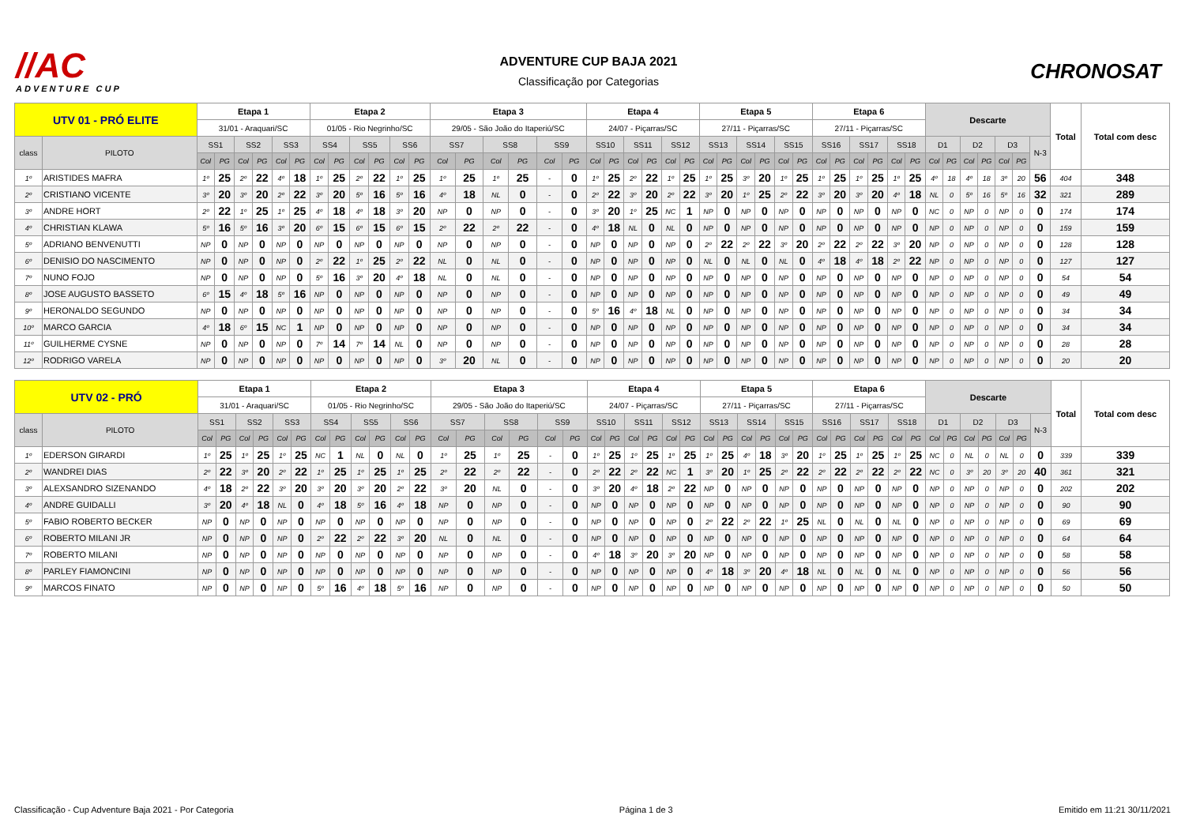//AC
ADVENTURE CUP
ADVENTURE CUP BAJA 2021
Classificação por Categorias
CHRONOSAT
| UTV 01 - PRÓ ELITE | | Etapa 1 | | | | | | Etapa 2 | | | | | | Etapa 3 | | | | | | Etapa 4 | | | | | | Etapa 5 | | | | | | Etapa 6 | | | | | | Descarte | | | | | | | Total | Total com desc |
| --- | --- | --- | --- | --- | --- | --- | --- | --- | --- | --- | --- | --- | --- | --- | --- | --- | --- | --- | --- | --- | --- | --- | --- | --- | --- | --- | --- | --- | --- | --- | --- | --- | --- | --- | --- | --- | --- | --- | --- | --- | --- | --- | --- | --- | --- | --- |
| | | 31/01 - Araquari/SC | | | | | | 01/05 - Rio Negrinho/SC | | | | | | 29/05 - São João do Itaperiú/SC | | | | | | 24/07 - Piçarras/SC | | | | | | 27/11 - Piçarras/SC | | | | | | 27/11 - Piçarras/SC | | | | | | | | | | | | | | |
| class | PILOTO | SS1 | | SS2 | | SS3 | | SS4 | | SS5 | | SS6 | | SS7 | | SS8 | | SS9 | | SS10 | | SS11 | | SS12 | | SS13 | | SS14 | | SS15 | | SS16 | | SS17 | | SS18 | | D1 | | D2 | | D3 | | N-3 | | |
| | | Col | PG | Col | PG | Col | PG | Col | PG | Col | PG | Col | PG | Col | PG | Col | PG | Col | PG | Col | PG | Col | PG | Col | PG | Col | PG | Col | PG | Col | PG | Col | PG | Col | PG | Col | PG | Col | PG | Col | PG | Col | PG | | | |
| 1º | ARISTIDES MAFRA | 1º | 25 | 2º | 22 | 4º | 18 | 1º | 25 | 2º | 22 | 1º | 25 | 1º | 25 | 1º | 25 | - | 0 | 1º | 25 | 2º | 22 | 1º | 25 | 1º | 25 | 3º | 20 | 1º | 25 | 1º | 25 | 1º | 25 | 1º | 25 | 4º | 18 | 4º | 18 | 3º | 20 | 56 | 404 | 348 |
| 2º | CRISTIANO VICENTE | 3º | 20 | 3º | 20 | 2º | 22 | 3º | 20 | 5º | 16 | 5º | 16 | 4º | 18 | NL | 0 | - | 0 | 2º | 22 | 3º | 20 | 2º | 22 | 3º | 20 | 1º | 25 | 2º | 22 | 3º | 20 | 3º | 20 | 4º | 18 | NL | 0 | 5º | 16 | 5º | 16 | 32 | 321 | 289 |
| 3º | ANDRE HORT | 2º | 22 | 1º | 25 | 1º | 25 | 4º | 18 | 4º | 18 | 3º | 20 | NP | 0 | NP | 0 | - | 0 | 3º | 20 | 1º | 25 | NC | 1 | NP | 0 | NP | 0 | NP | 0 | NP | 0 | NP | 0 | NP | 0 | NC | 0 | NP | 0 | NP | 0 | 0 | 174 | 174 |
| 4º | CHRISTIAN KLAWA | 5º | 16 | 5º | 16 | 3º | 20 | 6º | 15 | 6º | 15 | 6º | 15 | 2º | 22 | 2º | 22 | - | 0 | 4º | 18 | NL | 0 | NL | 0 | NP | 0 | NP | 0 | NP | 0 | NP | 0 | NP | 0 | NP | 0 | NP | 0 | NP | 0 | NP | 0 | 0 | 159 | 159 |
| 5º | ADRIANO BENVENUTTI | NP | 0 | NP | 0 | NP | 0 | NP | 0 | NP | 0 | NP | 0 | NP | 0 | NP | 0 | - | 0 | NP | 0 | NP | 0 | NP | 0 | 2º | 22 | 2º | 22 | 3º | 20 | 2º | 22 | 2º | 22 | 3º | 20 | NP | 0 | NP | 0 | NP | 0 | 0 | 128 | 128 |
| 6º | DENISIO DO NASCIMENTO | NP | 0 | NP | 0 | NP | 0 | 2º | 22 | 1º | 25 | 2º | 22 | NL | 0 | NL | 0 | - | 0 | NP | 0 | NP | 0 | NP | 0 | NL | 0 | NL | 0 | NL | 0 | 4º | 18 | 4º | 18 | 2º | 22 | NP | 0 | NP | 0 | NP | 0 | 0 | 127 | 127 |
| 7º | NUNO FOJO | NP | 0 | NP | 0 | NP | 0 | 5º | 16 | 3º | 20 | 4º | 18 | NL | 0 | NL | 0 | - | 0 | NP | 0 | NP | 0 | NP | 0 | NP | 0 | NP | 0 | NP | 0 | NP | 0 | NP | 0 | NP | 0 | NP | 0 | NP | 0 | NP | 0 | 0 | 54 | 54 |
| 8º | JOSE AUGUSTO BASSETO | 6º | 15 | 4º | 18 | 5º | 16 | NP | 0 | NP | 0 | NP | 0 | NP | 0 | NP | 0 | - | 0 | NP | 0 | NP | 0 | NP | 0 | NP | 0 | NP | 0 | NP | 0 | NP | 0 | NP | 0 | NP | 0 | NP | 0 | NP | 0 | NP | 0 | 0 | 49 | 49 |
| 9º | HERONALDO SEGUNDO | NP | 0 | NP | 0 | NP | 0 | NP | 0 | NP | 0 | NP | 0 | NP | 0 | NP | 0 | - | 0 | 5º | 16 | 4º | 18 | NL | 0 | NP | 0 | NP | 0 | NP | 0 | NP | 0 | NP | 0 | NP | 0 | NP | 0 | NP | 0 | NP | 0 | 0 | 34 | 34 |
| 10º | MARCO GARCIA | 4º | 18 | 6º | 15 | NC | 1 | NP | 0 | NP | 0 | NP | 0 | NP | 0 | NP | 0 | - | 0 | NP | 0 | NP | 0 | NP | 0 | NP | 0 | NP | 0 | NP | 0 | NP | 0 | NP | 0 | NP | 0 | NP | 0 | NP | 0 | NP | 0 | 0 | 34 | 34 |
| 11º | GUILHERME CYSNE | NP | 0 | NP | 0 | NP | 0 | 7º | 14 | 7º | 14 | NL | 0 | NP | 0 | NP | 0 | - | 0 | NP | 0 | NP | 0 | NP | 0 | NP | 0 | NP | 0 | NP | 0 | NP | 0 | NP | 0 | NP | 0 | NP | 0 | NP | 0 | NP | 0 | 0 | 28 | 28 |
| 12º | RODRIGO VARELA | NP | 0 | NP | 0 | NP | 0 | NP | 0 | NP | 0 | NP | 0 | 3º | 20 | NL | 0 | - | 0 | NP | 0 | NP | 0 | NP | 0 | NP | 0 | NP | 0 | NP | 0 | NP | 0 | NP | 0 | NP | 0 | NP | 0 | NP | 0 | NP | 0 | 0 | 20 | 20 |
| UTV 02 - PRÓ | | Etapa 1 | | | | | | Etapa 2 | | | | | | Etapa 3 | | | | | | Etapa 4 | | | | | | Etapa 5 | | | | | | Etapa 6 | | | | | | Descarte | | | | | | | Total | Total com desc |
| --- | --- | --- | --- | --- | --- | --- | --- | --- | --- | --- | --- | --- | --- | --- | --- | --- | --- | --- | --- | --- | --- | --- | --- | --- | --- | --- | --- | --- | --- | --- | --- | --- | --- | --- | --- | --- | --- | --- | --- | --- | --- | --- | --- | --- | --- | --- |
| | | 31/01 - Araquari/SC | | | | | | 01/05 - Rio Negrinho/SC | | | | | | 29/05 - São João do Itaperiú/SC | | | | | | 24/07 - Piçarras/SC | | | | | | 27/11 - Piçarras/SC | | | | | | 27/11 - Piçarras/SC | | | | | | | | | | | | | | |
| class | PILOTO | SS1 | | SS2 | | SS3 | | SS4 | | SS5 | | SS6 | | SS7 | | SS8 | | SS9 | | SS10 | | SS11 | | SS12 | | SS13 | | SS14 | | SS15 | | SS16 | | SS17 | | SS18 | | D1 | | D2 | | D3 | | N-3 | | |
| | | Col | PG | Col | PG | Col | PG | Col | PG | Col | PG | Col | PG | Col | PG | Col | PG | Col | PG | Col | PG | Col | PG | Col | PG | Col | PG | Col | PG | Col | PG | Col | PG | Col | PG | Col | PG | Col | PG | Col | PG | Col | PG | | | |
| 1º | EDERSON GIRARDI | 1º | 25 | 1º | 25 | 1º | 25 | NC | 1 | NL | 0 | NL | 0 | 1º | 25 | 1º | 25 | - | 0 | 1º | 25 | 1º | 25 | 1º | 25 | 1º | 25 | 4º | 18 | 3º | 20 | 1º | 25 | 1º | 25 | 1º | 25 | NC | 0 | NL | 0 | NL | 0 | 0 | 339 | 339 |
| 2º | WANDREI DIAS | 2º | 22 | 3º | 20 | 2º | 22 | 1º | 25 | 1º | 25 | 1º | 25 | 2º | 22 | 2º | 22 | - | 0 | 2º | 22 | 2º | 22 | NC | 1 | 3º | 20 | 1º | 25 | 2º | 22 | 2º | 22 | 2º | 22 | 2º | 22 | NC | 0 | 3º | 20 | 3º | 20 | 40 | 361 | 321 |
| 3º | ALEXSANDRO SIZENANDO | 4º | 18 | 2º | 22 | 3º | 20 | 3º | 20 | 3º | 20 | 2º | 22 | 3º | 20 | NL | 0 | - | 0 | 3º | 20 | 4º | 18 | 2º | 22 | NP | 0 | NP | 0 | NP | 0 | NP | 0 | NP | 0 | NP | 0 | NP | 0 | NP | 0 | NP | 0 | 0 | 202 | 202 |
| 4º | ANDRE GUIDALLI | 3º | 20 | 4º | 18 | NL | 0 | 4º | 18 | 5º | 16 | 4º | 18 | NP | 0 | NP | 0 | - | 0 | NP | 0 | NP | 0 | NP | 0 | NP | 0 | NP | 0 | NP | 0 | NP | 0 | NP | 0 | NP | 0 | NP | 0 | NP | 0 | NP | 0 | 0 | 90 | 90 |
| 5º | FABIO ROBERTO BECKER | NP | 0 | NP | 0 | NP | 0 | NP | 0 | NP | 0 | NP | 0 | NP | 0 | NP | 0 | - | 0 | NP | 0 | NP | 0 | NP | 0 | 2º | 22 | 2º | 22 | 1º | 25 | NL | 0 | NL | 0 | NL | 0 | NP | 0 | NP | 0 | NP | 0 | 0 | 69 | 69 |
| 6º | ROBERTO MILANI JR | NP | 0 | NP | 0 | NP | 0 | 2º | 22 | 2º | 22 | 3º | 20 | NL | 0 | NL | 0 | - | 0 | NP | 0 | NP | 0 | NP | 0 | NP | 0 | NP | 0 | NP | 0 | NP | 0 | NP | 0 | NP | 0 | NP | 0 | NP | 0 | NP | 0 | 0 | 64 | 64 |
| 7º | ROBERTO MILANI | NP | 0 | NP | 0 | NP | 0 | NP | 0 | NP | 0 | NP | 0 | NP | 0 | NP | 0 | - | 0 | 4º | 18 | 3º | 20 | 3º | 20 | NP | 0 | NP | 0 | NP | 0 | NP | 0 | NP | 0 | NP | 0 | NP | 0 | NP | 0 | NP | 0 | 0 | 58 | 58 |
| 8º | PARLEY FIAMONCINI | NP | 0 | NP | 0 | NP | 0 | NP | 0 | NP | 0 | NP | 0 | NP | 0 | NP | 0 | - | 0 | NP | 0 | NP | 0 | NP | 0 | 4º | 18 | 3º | 20 | 4º | 18 | NL | 0 | NL | 0 | NL | 0 | NP | 0 | NP | 0 | NP | 0 | 0 | 56 | 56 |
| 9º | MARCOS FINATO | NP | 0 | NP | 0 | NP | 0 | 5º | 16 | 4º | 18 | 5º | 16 | NP | 0 | NP | 0 | - | 0 | NP | 0 | NP | 0 | NP | 0 | NP | 0 | NP | 0 | NP | 0 | NP | 0 | NP | 0 | NP | 0 | NP | 0 | NP | 0 | NP | 0 | 0 | 50 | 50 |
Classificação - Cup Adventure Baja 2021 - Por Categoria Página 1 de 3 Emitido em 11:21 30/11/2021